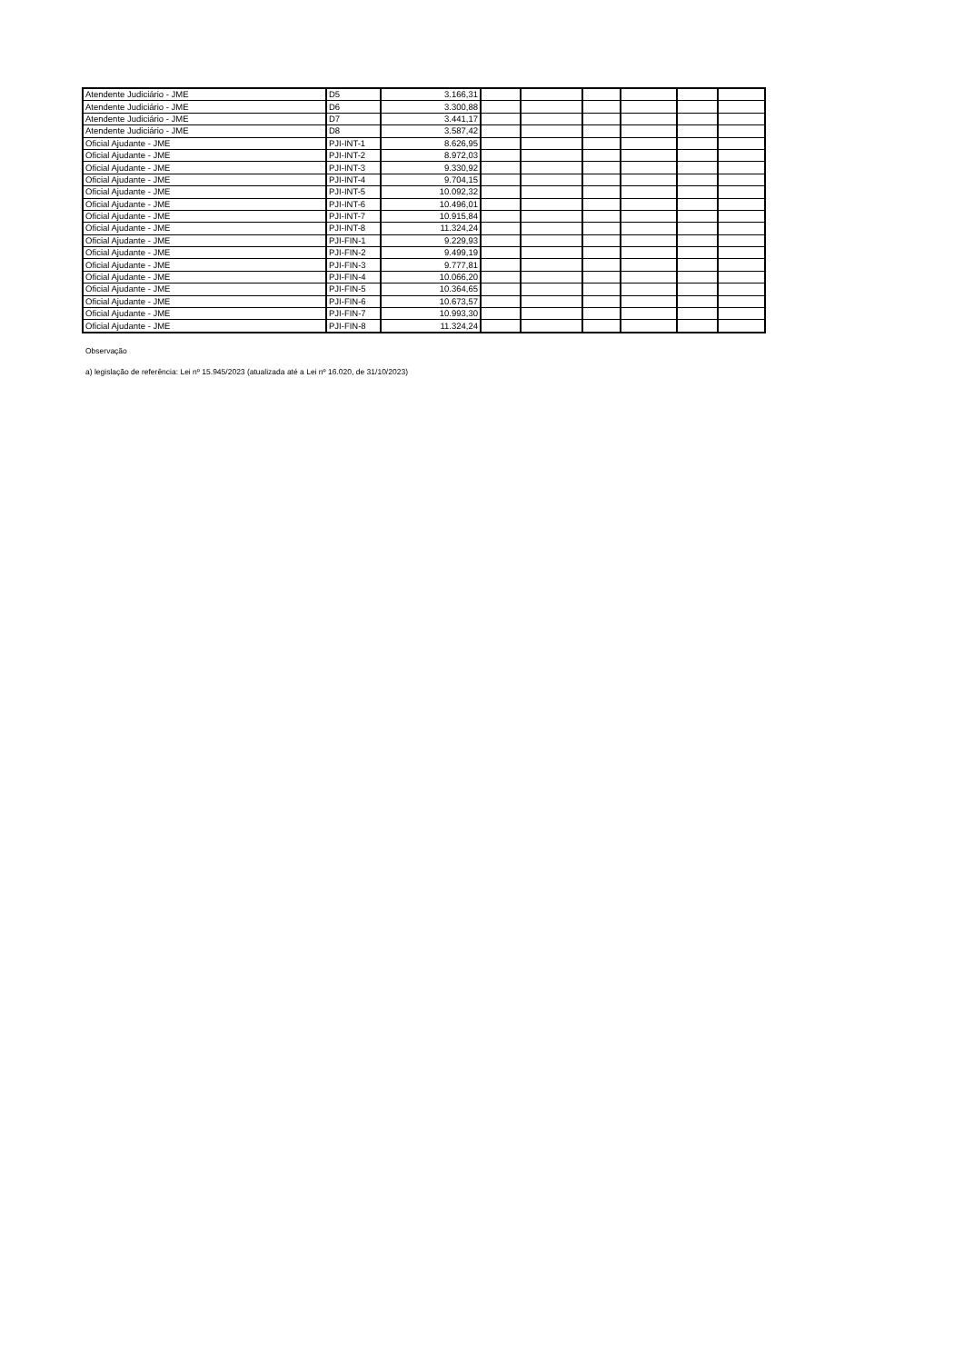| Atendente Judiciário - JME | D5 | 3.166,31 | | | | | | |
| Atendente Judiciário - JME | D6 | 3.300,88 | | | | | | |
| Atendente Judiciário - JME | D7 | 3.441,17 | | | | | | |
| Atendente Judiciário - JME | D8 | 3.587,42 | | | | | | |
| Oficial Ajudante - JME | PJI-INT-1 | 8.626,95 | | | | | | |
| Oficial Ajudante - JME | PJI-INT-2 | 8.972,03 | | | | | | |
| Oficial Ajudante - JME | PJI-INT-3 | 9.330,92 | | | | | | |
| Oficial Ajudante - JME | PJI-INT-4 | 9.704,15 | | | | | | |
| Oficial Ajudante - JME | PJI-INT-5 | 10.092,32 | | | | | | |
| Oficial Ajudante - JME | PJI-INT-6 | 10.496,01 | | | | | | |
| Oficial Ajudante - JME | PJI-INT-7 | 10.915,84 | | | | | | |
| Oficial Ajudante - JME | PJI-INT-8 | 11.324,24 | | | | | | |
| Oficial Ajudante - JME | PJI-FIN-1 | 9.229,93 | | | | | | |
| Oficial Ajudante - JME | PJI-FIN-2 | 9.499,19 | | | | | | |
| Oficial Ajudante - JME | PJI-FIN-3 | 9.777,81 | | | | | | |
| Oficial Ajudante - JME | PJI-FIN-4 | 10.066,20 | | | | | | |
| Oficial Ajudante - JME | PJI-FIN-5 | 10.364,65 | | | | | | |
| Oficial Ajudante - JME | PJI-FIN-6 | 10.673,57 | | | | | | |
| Oficial Ajudante - JME | PJI-FIN-7 | 10.993,30 | | | | | | |
| Oficial Ajudante - JME | PJI-FIN-8 | 11.324,24 | | | | | | |
Observação
a) legislação de referência: Lei nº 15.945/2023 (atualizada até a Lei nº 16.020, de 31/10/2023)